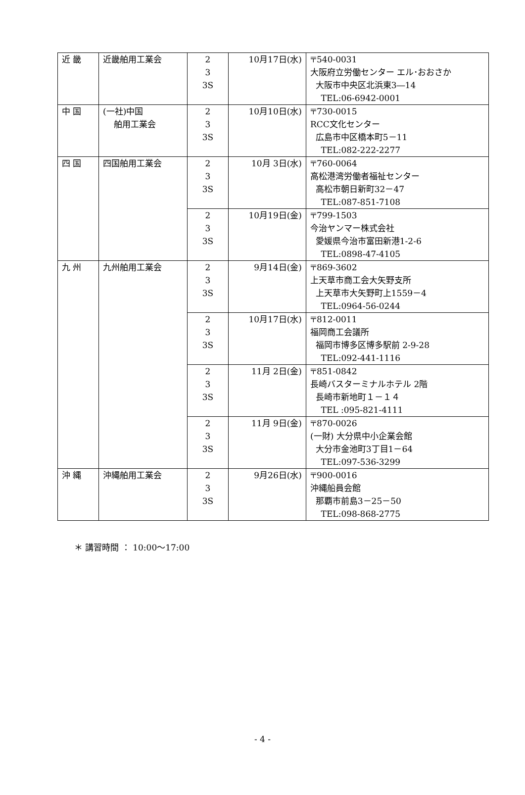| 近 畿 | 近畿舶用工業会 | 2 3 3S | 10月17日(水) | 〒540-0031 大阪府立労働センター エル･おおさか 大阪市中央区北浜東3―14 TEL:06-6942-0001 |
| 中 国 | (一社)中国 舶用工業会 | 2 3 3S | 10月10日(水) | 〒730-0015 RCC文化センター 広島市中区橋本町5－11 TEL:082-222-2277 |
| 四 国 | 四国舶用工業会 | 2 3 3S | 10月 3日(水) | 〒760-0064 高松港湾労働者福祉センター 高松市朝日新町32－47 TEL:087-851-7108 |
| | | 2 3 3S | 10月19日(金) | 〒799-1503 今治ヤンマー株式会社 愛媛県今治市富田新港1-2-6 TEL:0898-47-4105 |
| 九 州 | 九州舶用工業会 | 2 3 3S | 9月14日(金) | 〒869-3602 上天草市商工会大矢野支所 上天草市大矢野町上1559－4 TEL:0964-56-0244 |
| | | 2 3 3S | 10月17日(水) | 〒812-0011 福岡商工会議所 福岡市博多区博多駅前 2-9-28 TEL:092-441-1116 |
| | | 2 3 3S | 11月 2日(金) | 〒851-0842 長崎バスターミナルホテル 2階 長崎市新地町１－１４ TEL :095-821-4111 |
| | | 2 3 3S | 11月 9日(金) | 〒870-0026 (一財) 大分県中小企業会館 大分市金池町3丁目1－64 TEL:097-536-3299 |
| 沖 縄 | 沖縄舶用工業会 | 2 3 3S | 9月26日(水) | 〒900-0016 沖縄船員会館 那覇市前島3－25－50 TEL:098-868-2775 |
＊ 講習時間 ： 10:00～17:00
- 4 -